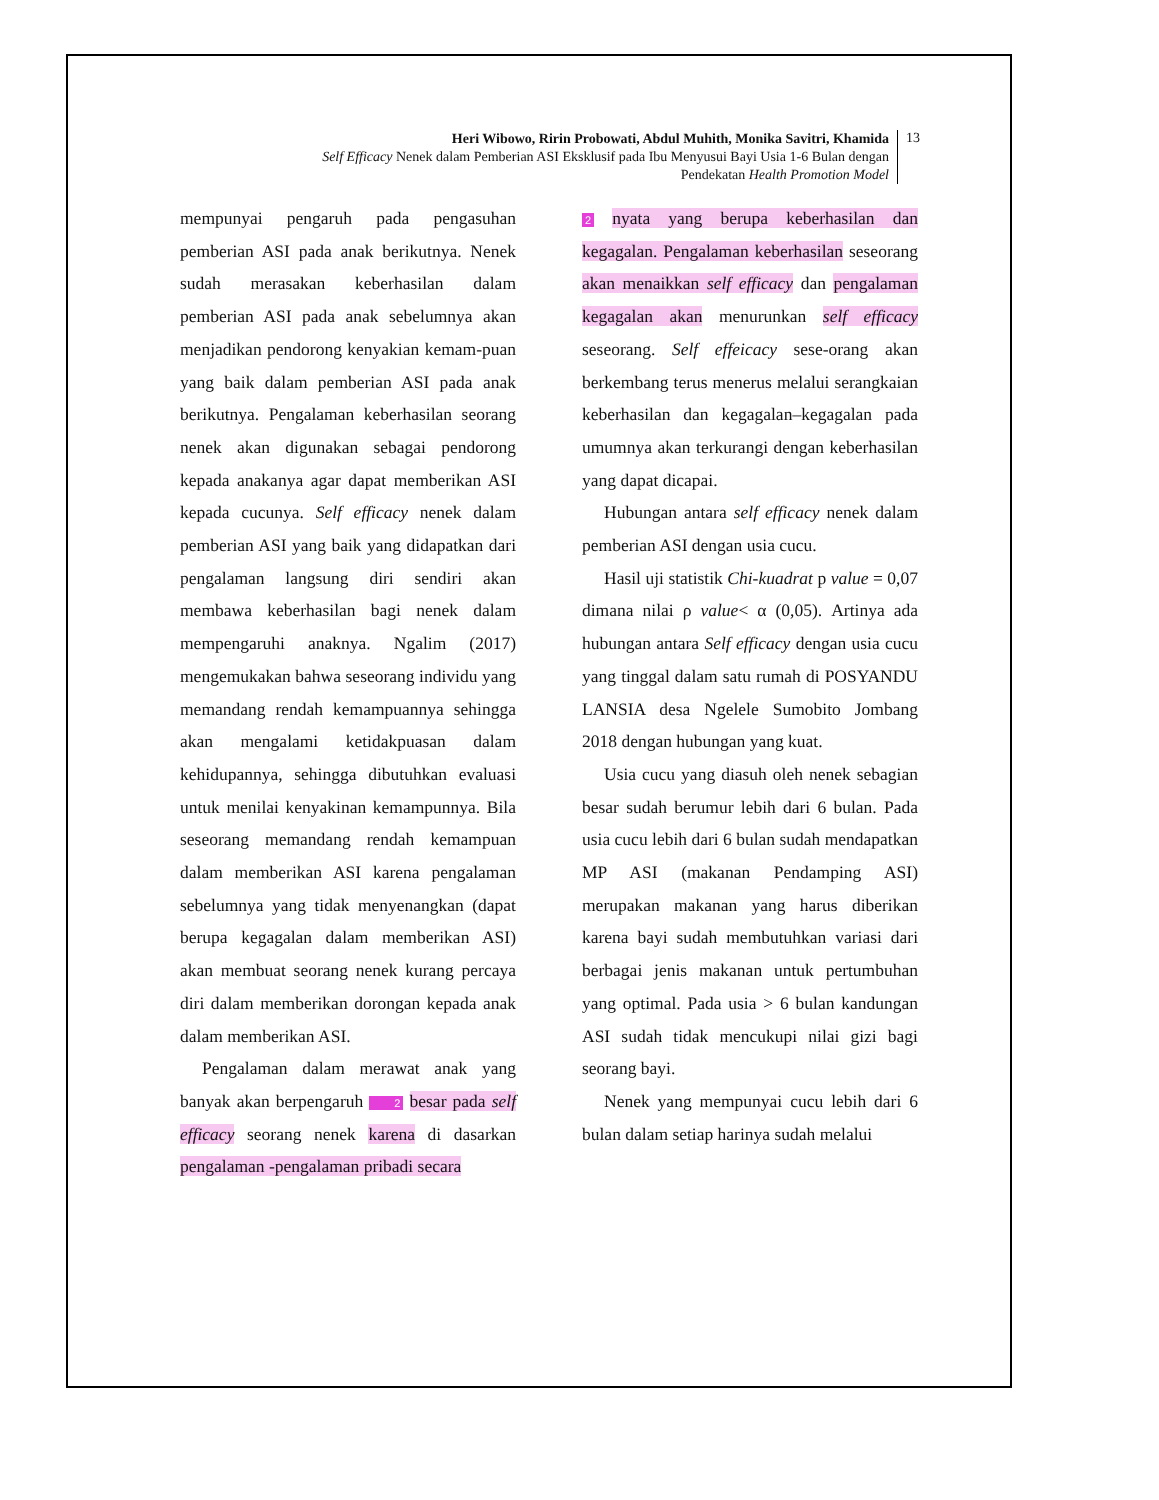Heri Wibowo, Ririn Probowati, Abdul Muhith, Monika Savitri, Khamida
Self Efficacy Nenek dalam Pemberian ASI Eksklusif pada Ibu Menyusui Bayi Usia 1-6 Bulan dengan
Pendekatan Health Promotion Model
13
mempunyai pengaruh pada pengasuhan pemberian ASI pada anak berikutnya. Nenek sudah merasakan keberhasilan dalam pemberian ASI pada anak sebelumnya akan menjadikan pendorong kenyakian kemam-puan yang baik dalam pemberian ASI pada anak berikutnya. Pengalaman keberhasilan seorang nenek akan digunakan sebagai pendorong kepada anakanya agar dapat memberikan ASI kepada cucunya. Self efficacy nenek dalam pemberian ASI yang baik yang didapatkan dari pengalaman langsung diri sendiri akan membawa keberhasilan bagi nenek dalam mempengaruhi anaknya. Ngalim (2017) mengemukakan bahwa seseorang individu yang memandang rendah kemampuannya sehingga akan mengalami ketidakpuasan dalam kehidupannya, sehingga dibutuhkan evaluasi untuk menilai kenyakinan kemampunnya. Bila seseorang memandang rendah kemampuan dalam memberikan ASI karena pengalaman sebelumnya yang tidak menyenangkan (dapat berupa kegagalan dalam memberikan ASI) akan membuat seorang nenek kurang percaya diri dalam memberikan dorongan kepada anak dalam memberikan ASI.
Pengalaman dalam merawat anak yang banyak akan berpengaruh 2 besar pada self efficacy seorang nenek karena di dasarkan pengalaman -pengalaman pribadi secara
2 nyata yang berupa keberhasilan dan kegagalan. Pengalaman keberhasilan seseorang akan menaikkan self efficacy dan pengalaman kegagalan akan menurunkan self efficacy seseorang. Self effeicacy sese-orang akan berkembang terus menerus melalui serangkaian keberhasilan dan kegagalan–kegagalan pada umumnya akan terkurangi dengan keberhasilan yang dapat dicapai.
Hubungan antara self efficacy nenek dalam pemberian ASI dengan usia cucu.
Hasil uji statistik Chi-kuadrat p value = 0,07 dimana nilai ρ value< α (0,05). Artinya ada hubungan antara Self efficacy dengan usia cucu yang tinggal dalam satu rumah di POSYANDU LANSIA desa Ngelele Sumobito Jombang 2018 dengan hubungan yang kuat.
Usia cucu yang diasuh oleh nenek sebagian besar sudah berumur lebih dari 6 bulan. Pada usia cucu lebih dari 6 bulan sudah mendapatkan MP ASI (makanan Pendamping ASI) merupakan makanan yang harus diberikan karena bayi sudah membutuhkan variasi dari berbagai jenis makanan untuk pertumbuhan yang optimal. Pada usia > 6 bulan kandungan ASI sudah tidak mencukupi nilai gizi bagi seorang bayi.
Nenek yang mempunyai cucu lebih dari 6 bulan dalam setiap harinya sudah melalui